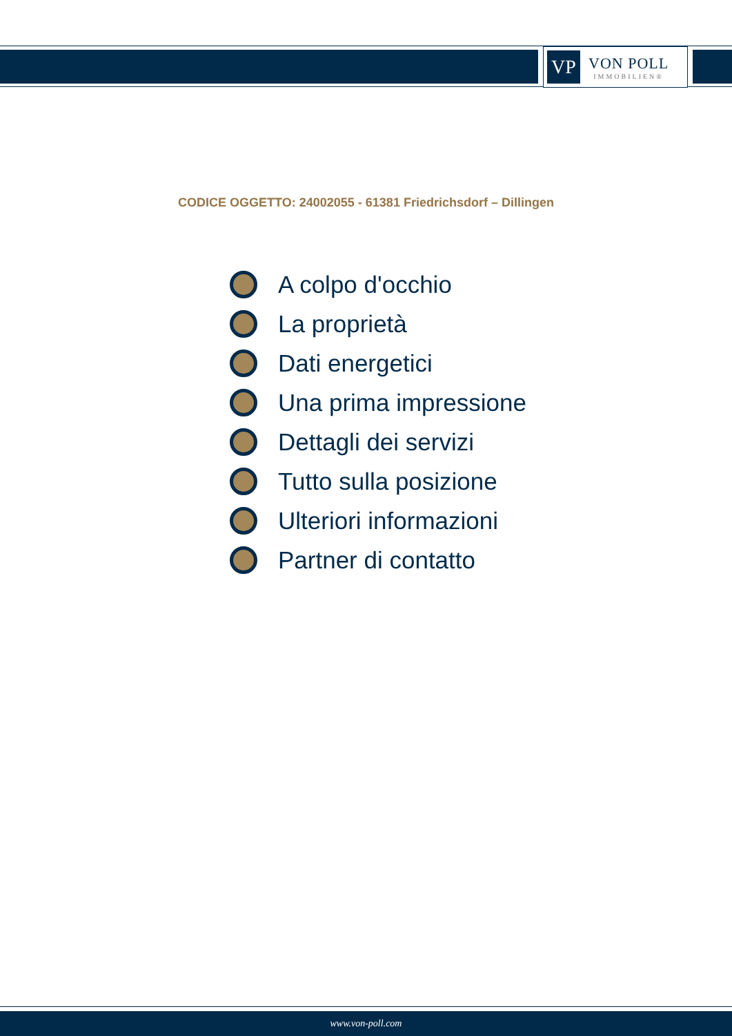VP
VON POLL
IMMOBILIEN®
CODICE OGGETTO: 24002055 - 61381 Friedrichsdorf – Dillingen
A colpo d'occhio
La proprietà
Dati energetici
Una prima impressione
Dettagli dei servizi
Tutto sulla posizione
Ulteriori informazioni
Partner di contatto
www.von-poll.com